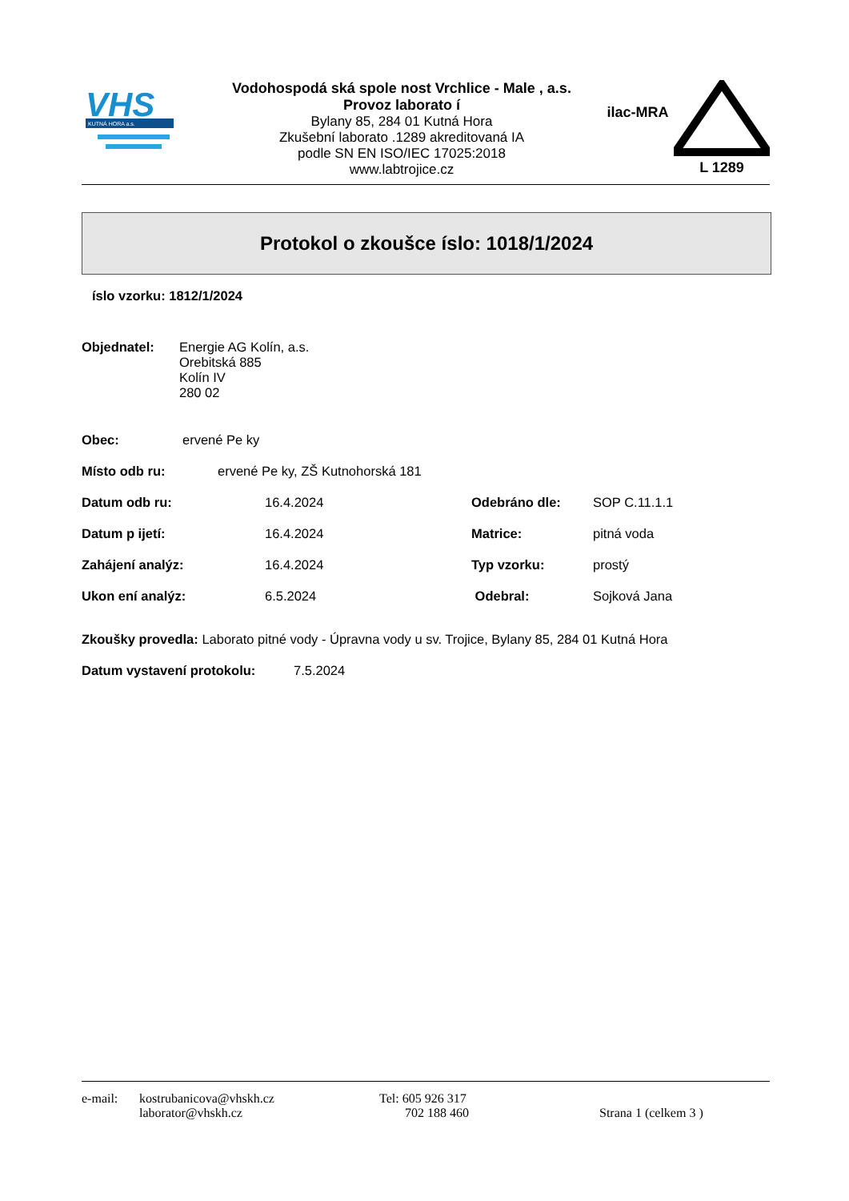VHS
KUTNÁ HORA a.s.
Vodohospodá ská spole nost Vrchlice - Male , a.s.
Provoz laborato í
Bylany 85, 284 01 Kutná Hora
Zkušební laborato .1289 akreditovaná IA
podle SN EN ISO/IEC 17025:2018
www.labtrojice.cz
ilac-MRA
L 1289
Protokol o zkoušce íslo: 1018/1/2024
íslo vzorku: 1812/1/2024
Objednatel: Energie AG Kolín, a.s.
Orebitská 885
Kolín IV
280 02
Obec: ervené Pe ky
Místo odb ru: ervené Pe ky, ZŠ Kutnohorská 181
Datum odb ru: 16.4.2024 Odebráno dle: SOP C.11.1.1
Datum p ijetí: 16.4.2024 Matrice: pitná voda
Zahájení analýz: 16.4.2024 Typ vzorku: prostý
Ukon ení analýz: 6.5.2024 Odebral: Sojková Jana
Zkoušky provedla: Laborato pitné vody - Úpravna vody u sv. Trojice, Bylany 85, 284 01 Kutná Hora
Datum vystavení protokolu: 7.5.2024
e-mail: kostrubanicova@vhskh.cz
laborator@vhskh.cz Tel: 605 926 317
702 188 460
Strana 1 (celkem 3 )